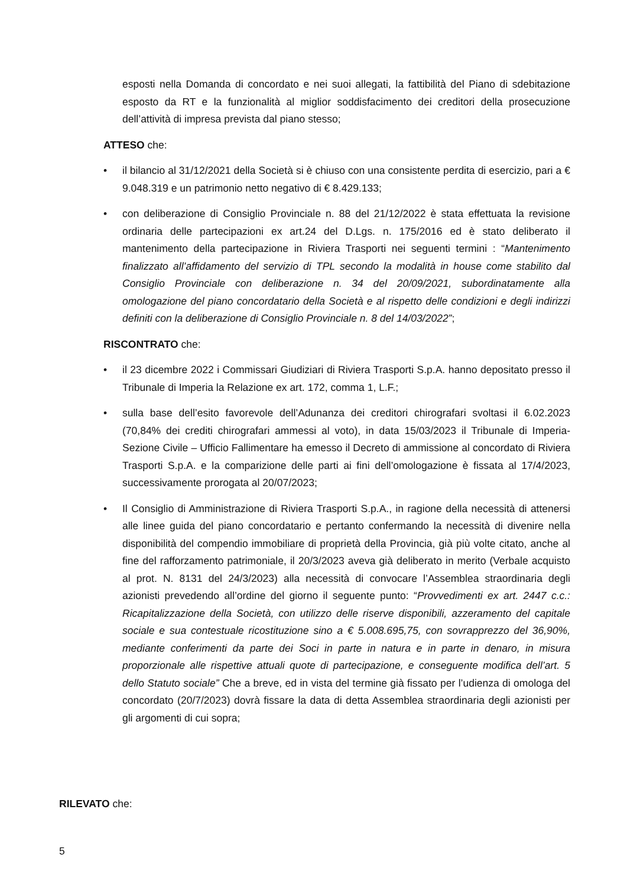esposti nella Domanda di concordato e nei suoi allegati, la fattibilità del Piano di sdebitazione esposto da RT e la funzionalità al miglior soddisfacimento dei creditori della prosecuzione dell’attività di impresa prevista dal piano stesso;
ATTESO che:
• il bilancio al 31/12/2021 della Società si è chiuso con una consistente perdita di esercizio, pari a € 9.048.319 e un patrimonio netto negativo di € 8.429.133;
• con deliberazione di Consiglio Provinciale n. 88 del 21/12/2022 è stata effettuata la revisione ordinaria delle partecipazioni ex art.24 del D.Lgs. n. 175/2016 ed è stato deliberato il mantenimento della partecipazione in Riviera Trasporti nei seguenti termini : “Mantenimento finalizzato all’affidamento del servizio di TPL secondo la modalità in house come stabilito dal Consiglio Provinciale con deliberazione n. 34 del 20/09/2021, subordinatamente alla omologazione del piano concordatario della Società e al rispetto delle condizioni e degli indirizzi definiti con la deliberazione di Consiglio Provinciale n. 8 del 14/03/2022”;
RISCONTRATO che:
• il 23 dicembre 2022 i Commissari Giudiziari di Riviera Trasporti S.p.A. hanno depositato presso il Tribunale di Imperia la Relazione ex art. 172, comma 1, L.F.;
• sulla base dell’esito favorevole dell’Adunanza dei creditori chirografari svoltasi il 6.02.2023 (70,84% dei crediti chirografari ammessi al voto), in data 15/03/2023 il Tribunale di Imperia- Sezione Civile – Ufficio Fallimentare ha emesso il Decreto di ammissione al concordato di Riviera Trasporti S.p.A. e la comparizione delle parti ai fini dell’omologazione è fissata al 17/4/2023, successivamente prorogata al 20/07/2023;
• Il Consiglio di Amministrazione di Riviera Trasporti S.p.A., in ragione della necessità di attenersi alle linee guida del piano concordatario e pertanto confermando la necessità di divenire nella disponibilità del compendio immobiliare di proprietà della Provincia, già più volte citato, anche al fine del rafforzamento patrimoniale, il 20/3/2023 aveva già deliberato in merito (Verbale acquisto al prot. N. 8131 del 24/3/2023) alla necessità di convocare l’Assemblea straordinaria degli azionisti prevedendo all’ordine del giorno il seguente punto: “Provvedimenti ex art. 2447 c.c.: Ricapitalizzazione della Società, con utilizzo delle riserve disponibili, azzeramento del capitale sociale e sua contestuale ricostituzione sino a € 5.008.695,75, con sovrapprezzo del 36,90%, mediante conferimenti da parte dei Soci in parte in natura e in parte in denaro, in misura proporzionale alle rispettive attuali quote di partecipazione, e conseguente modifica dell’art. 5 dello Statuto sociale” Che a breve, ed in vista del termine già fissato per l’udienza di omologa del concordato (20/7/2023) dovrà fissare la data di detta Assemblea straordinaria degli azionisti per gli argomenti di cui sopra;
RILEVATO che:
5